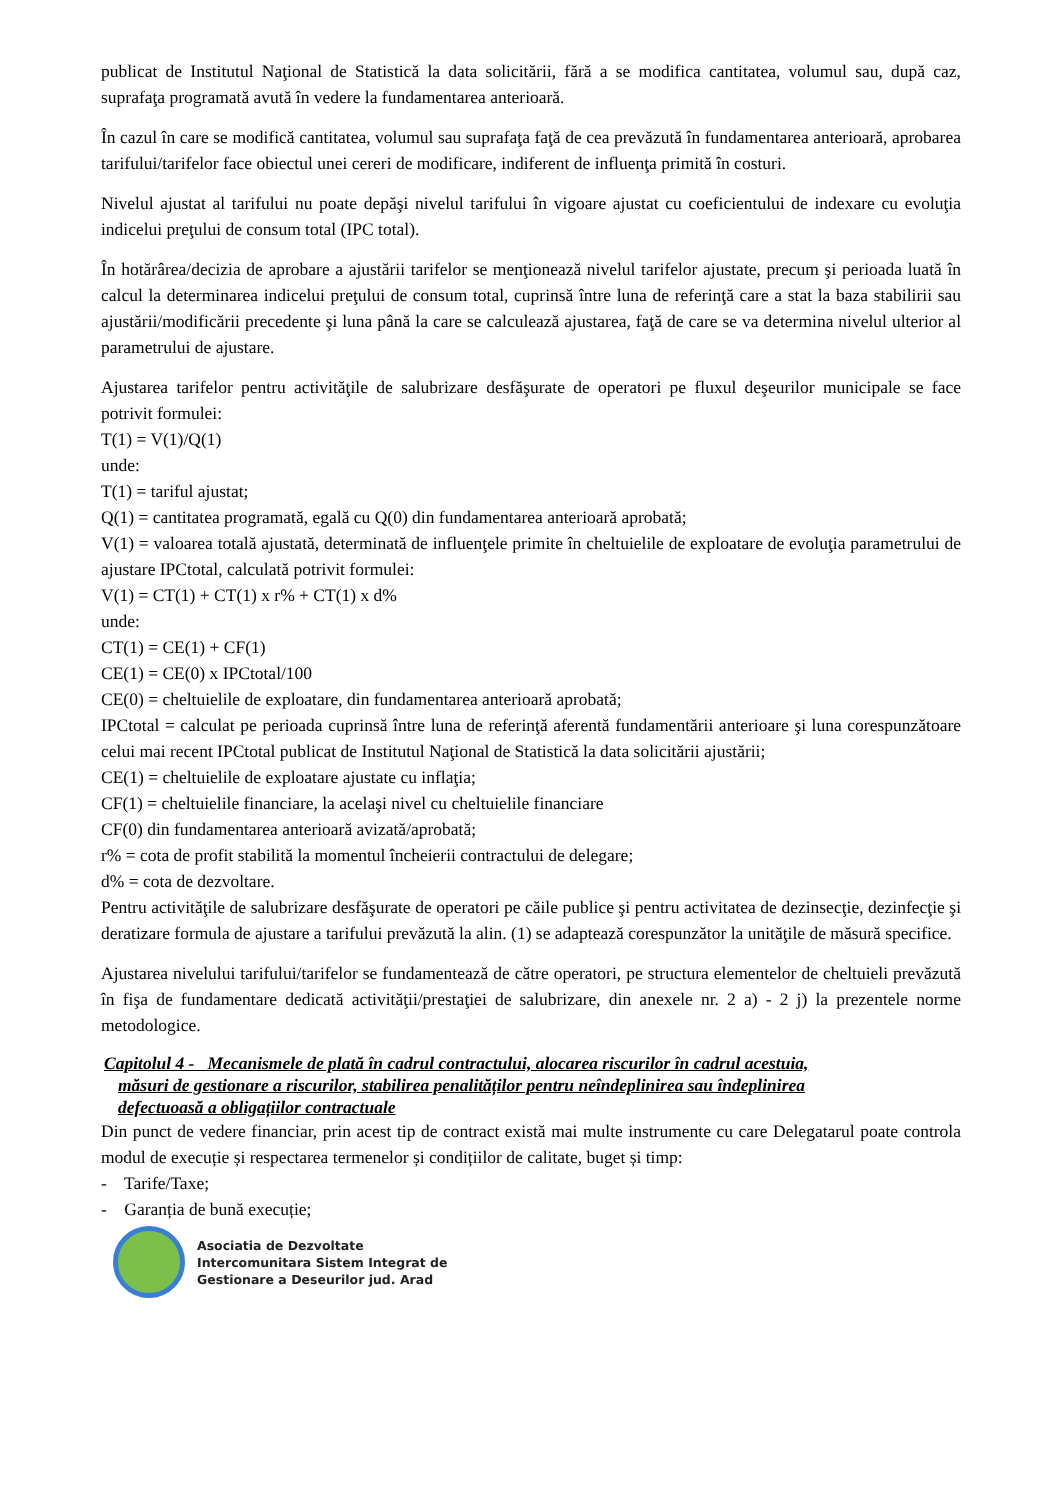publicat de Institutul Naţional de Statistică la data solicitării, fără a se modifica cantitatea, volumul sau, după caz, suprafaţa programată avută în vedere la fundamentarea anterioară.
În cazul în care se modifică cantitatea, volumul sau suprafaţa faţă de cea prevăzută în fundamentarea anterioară, aprobarea tarifului/tarifelor face obiectul unei cereri de modificare, indiferent de influenţa primită în costuri.
Nivelul ajustat al tarifului nu poate depăşi nivelul tarifului în vigoare ajustat cu coeficientului de indexare cu evoluţia indicelui preţului de consum total (IPC total).
În hotărârea/decizia de aprobare a ajustării tarifelor se menţionează nivelul tarifelor ajustate, precum şi perioada luată în calcul la determinarea indicelui preţului de consum total, cuprinsă între luna de referinţă care a stat la baza stabilirii sau ajustării/modificării precedente şi luna până la care se calculează ajustarea, faţă de care se va determina nivelul ulterior al parametrului de ajustare.
Ajustarea tarifelor pentru activităţile de salubrizare desfăşurate de operatori pe fluxul deşeurilor municipale se face potrivit formulei:
T(1) = V(1)/Q(1)
unde:
T(1) = tariful ajustat;
Q(1) = cantitatea programată, egală cu Q(0) din fundamentarea anterioară aprobată;
V(1) = valoarea totală ajustată, determinată de influenţele primite în cheltuielile de exploatare de evoluţia parametrului de ajustare IPCtotal, calculată potrivit formulei:
V(1) = CT(1) + CT(1) x r% + CT(1) x d%
unde:
CT(1) = CE(1) + CF(1)
CE(1) = CE(0) x IPCtotal/100
CE(0) = cheltuielile de exploatare, din fundamentarea anterioară aprobată;
IPCtotal = calculat pe perioada cuprinsă între luna de referinţă aferentă fundamentării anterioare şi luna corespunzătoare celui mai recent IPCtotal publicat de Institutul Naţional de Statistică la data solicitării ajustării;
CE(1) = cheltuielile de exploatare ajustate cu inflaţia;
CF(1) = cheltuielile financiare, la acelaşi nivel cu cheltuielile financiare
CF(0) din fundamentarea anterioară avizată/aprobată;
r% = cota de profit stabilită la momentul încheierii contractului de delegare;
d% = cota de dezvoltare.
Pentru activităţile de salubrizare desfăşurate de operatori pe căile publice şi pentru activitatea de dezinsecţie, dezinfecţie şi deratizare formula de ajustare a tarifului prevăzută la alin. (1) se adaptează corespunzător la unităţile de măsură specifice.
Ajustarea nivelului tarifului/tarifelor se fundamentează de către operatori, pe structura elementelor de cheltuieli prevăzută în fişa de fundamentare dedicată activităţii/prestaţiei de salubrizare, din anexele nr. 2 a) - 2 j) la prezentele norme metodologice.
Capitolul 4 - Mecanismele de plată în cadrul contractului, alocarea riscurilor în cadrul acestuia,
măsuri de gestionare a riscurilor, stabilirea penalităților pentru neîndeplinirea sau îndeplinirea
defectuoasă a obligațiilor contractuale
Din punct de vedere financiar, prin acest tip de contract există mai multe instrumente cu care Delegatarul poate controla modul de execuție și respectarea termenelor și condițiilor de calitate, buget și timp:
- Tarife/Taxe;
- Garanția de bună execuție;
Asociatia de Dezvoltate
Intercomunitara Sistem Integrat de
Gestionare a Deseurilor jud. Arad